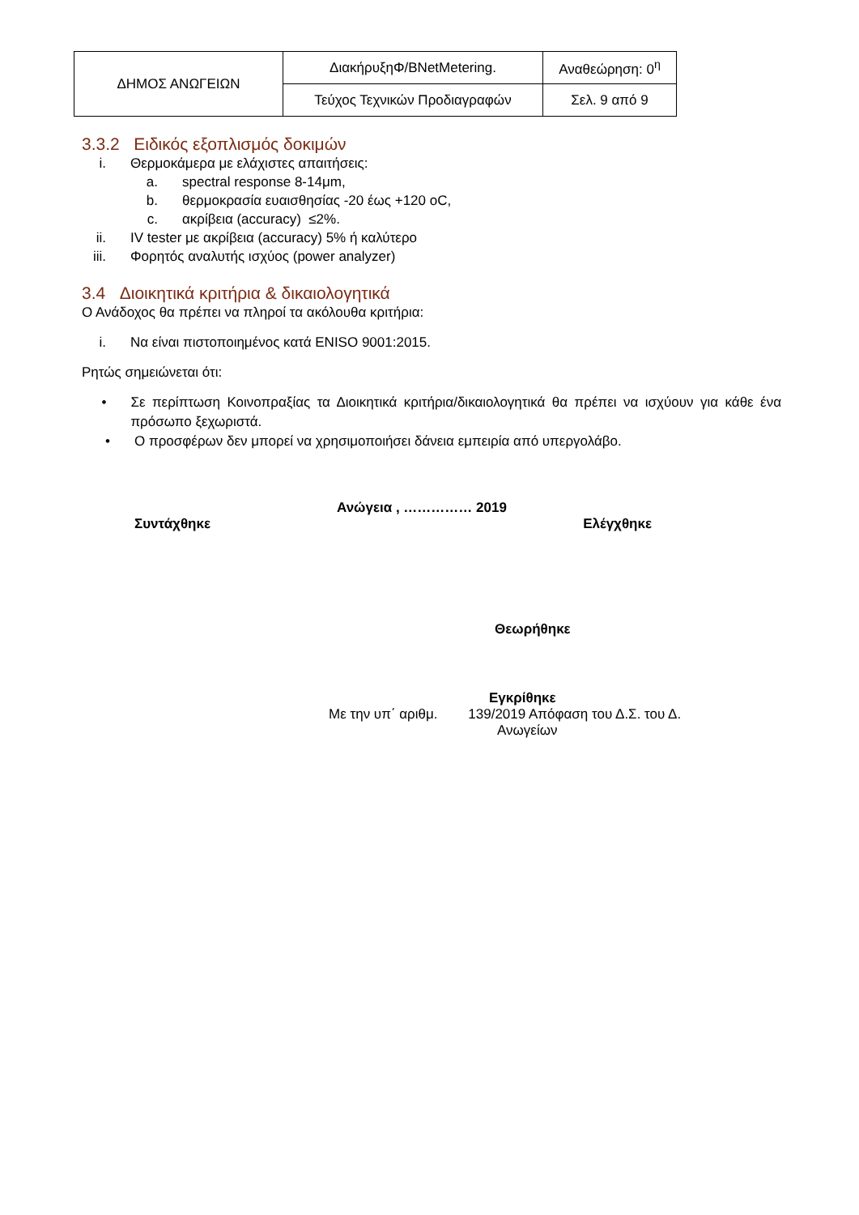| ΔΗΜΟΣ ΑΝΩΓΕΙΩΝ | ΔιακήρυξηΦ/BNetMetering. | Αναθεώρηση: 0<sup>η</sup> |
| | Τεύχος Τεχνικών Προδιαγραφών | Σελ. 9 από 9 |
3.3.2 Ειδικός εξοπλισμός δοκιμών
i. Θερμοκάμερα με ελάχιστες απαιτήσεις:
a. spectral response 8-14μm,
b. θερμοκρασία ευαισθησίας -20 έως +120 oC,
c. ακρίβεια (accuracy) ≤2%.
ii. IV tester με ακρίβεια (accuracy) 5% ή καλύτερο
iii. Φορητός αναλυτής ισχύος (power analyzer)
3.4 Διοικητικά κριτήρια & δικαιολογητικά
Ο Ανάδοχος θα πρέπει να πληροί τα ακόλουθα κριτήρια:
i. Να είναι πιστοποιημένος κατά ENISO 9001:2015.
Ρητώς σημειώνεται ότι:
• Σε περίπτωση Κοινοπραξίας τα Διοικητικά κριτήρια/δικαιολογητικά θα πρέπει να ισχύουν για κάθε ένα πρόσωπο ξεχωριστά.
• Ο προσφέρων δεν μπορεί να χρησιμοποιήσει δάνεια εμπειρία από υπεργολάβο.
Ανώγεια , …………… 2019
Συντάχθηκε Ελέγχθηκε
Θεωρήθηκε
Εγκρίθηκε
Με την υπ΄ αριθμ. 139/2019 Απόφαση του Δ.Σ. του Δ.
Ανωγείων